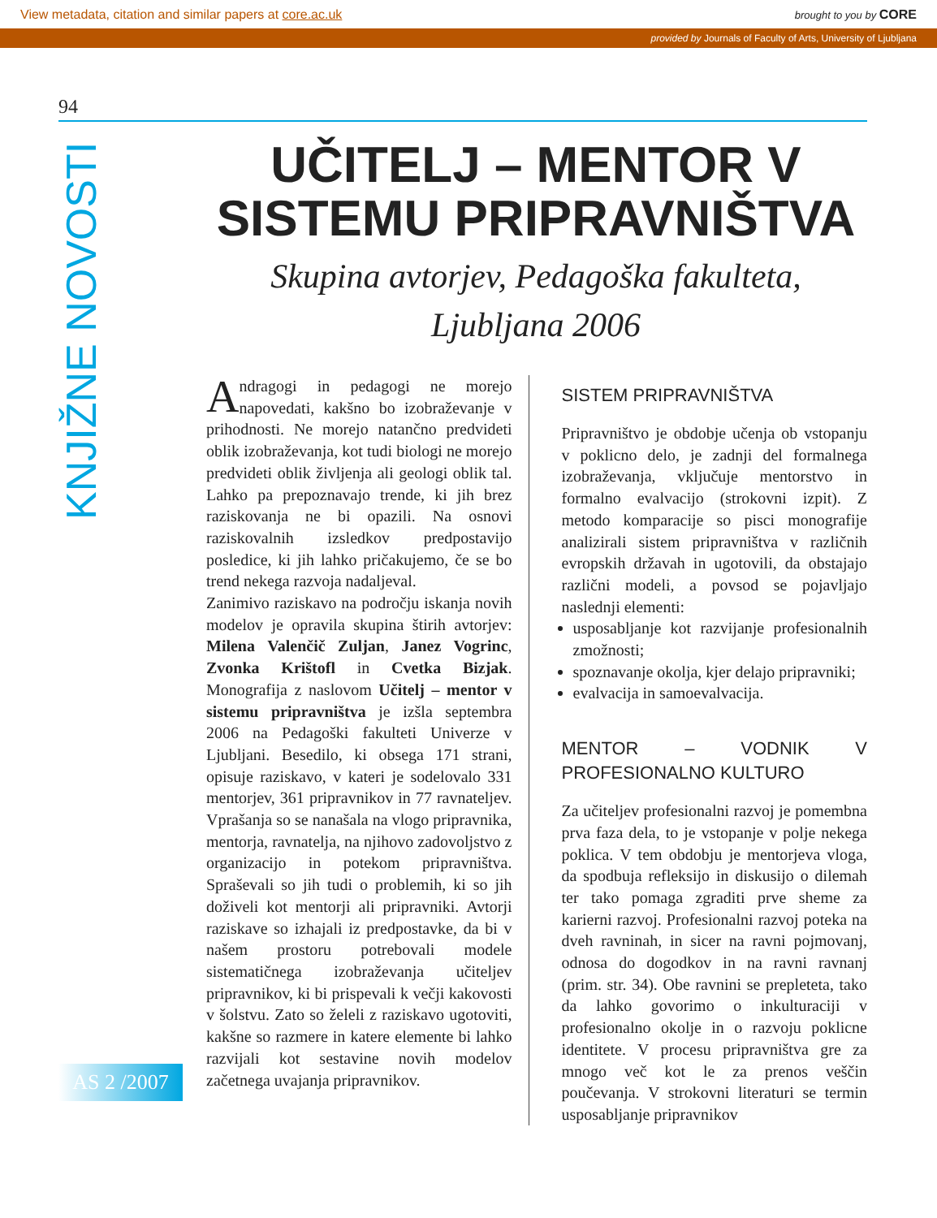View metadata, citation and similar papers at core.ac.uk brought to you by CORE
provided by Journals of Faculty of Arts, University of Ljubljana
94
KNJIŽNE NOVOSTI
AS 2 /2007
UČITELJ – MENTOR V SISTEMU PRIPRAVNIŠTVA
Skupina avtorjev, Pedagoška fakulteta, Ljubljana 2006
Andragogi in pedagogi ne morejo napovedati, kakšno bo izobraževanje v prihodnosti. Ne morejo natančno predvideti oblik izobraževanja, kot tudi biologi ne morejo predvideti oblik življenja ali geologi oblik tal. Lahko pa prepoznavajo trende, ki jih brez raziskovanja ne bi opazili. Na osnovi raziskovalnih izsledkov predpostavijo posledice, ki jih lahko pričakujemo, če se bo trend nekega razvoja nadaljeval.
Zanimivo raziskavo na področju iskanja novih modelov je opravila skupina štirih avtorjev: Milena Valenčič Zuljan, Janez Vogrinc, Zvonka Krištofl in Cvetka Bizjak. Monografija z naslovom Učitelj – mentor v sistemu pripravništva je izšla septembra 2006 na Pedagoški fakulteti Univerze v Ljubljani. Besedilo, ki obsega 171 strani, opisuje raziskavo, v kateri je sodelovalo 331 mentorjev, 361 pripravnikov in 77 ravnateljev. Vprašanja so se nanašala na vlogo pripravnika, mentorja, ravnatelja, na njihovo zadovoljstvo z organizacijo in potekom pripravništva. Spraševali so jih tudi o problemih, ki so jih doživeli kot mentorji ali pripravniki. Avtorji raziskave so izhajali iz predpostavke, da bi v našem prostoru potrebovali modele sistematičnega izobraževanja učiteljev pripravnikov, ki bi prispevali k večji kakovosti v šolstvu. Zato so želeli z raziskavo ugotoviti, kakšne so razmere in katere elemente bi lahko razvijali kot sestavine novih modelov začetnega uvajanja pripravnikov.
SISTEM PRIPRAVNIŠTVA
Pripravništvo je obdobje učenja ob vstopanju v poklicno delo, je zadnji del formalnega izobraževanja, vključuje mentorstvo in formalno evalvacijo (strokovni izpit). Z metodo komparacije so pisci monografije analizirali sistem pripravništva v različnih evropskih državah in ugotovili, da obstajajo različni modeli, a povsod se pojavljajo naslednji elementi:
usposabljanje kot razvijanje profesionalnih zmožnosti;
spoznavanje okolja, kjer delajo pripravniki;
evalvacija in samoevalvacija.
MENTOR – VODNIK V PROFESIONALNO KULTURO
Za učiteljev profesionalni razvoj je pomembna prva faza dela, to je vstopanje v polje nekega poklica. V tem obdobju je mentorjeva vloga, da spodbuja refleksijo in diskusijo o dilemah ter tako pomaga zgraditi prve sheme za karierni razvoj. Profesionalni razvoj poteka na dveh ravninah, in sicer na ravni pojmovanj, odnosa do dogodkov in na ravni ravnanj (prim. str. 34). Obe ravnini se prepleteta, tako da lahko govorimo o inkulturaciji v profesionalno okolje in o razvoju poklicne identitete. V procesu pripravništva gre za mnogo več kot le za prenos veščin poučevanja. V strokovni literaturi se termin usposabljanje pripravnikov